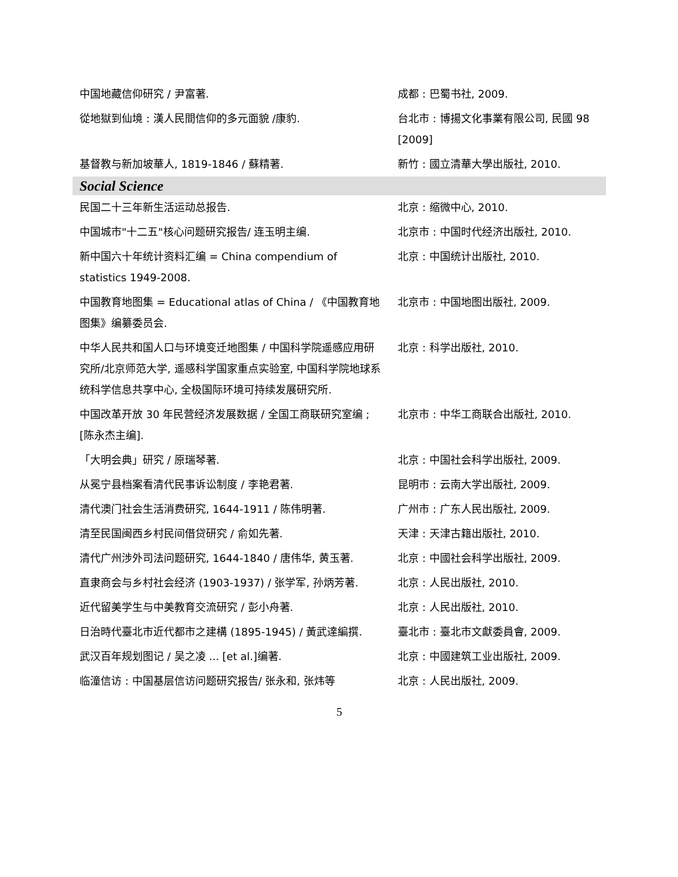| 中国地藏信仰研究 / 尹富著. | 成都 : 巴蜀书社, 2009. |
| 從地獄到仙境 : 漢人民間信仰的多元面貌 /康豹. | 台北市 : 博揚文化事業有限公司, 民國 98 [2009] |
| 基督教与新加坡華人, 1819-1846 / 蘇精著. | 新竹 : 國立清華大學出版社, 2010. |
| Social Science | |
| 民国二十三年新生活运动总报告. | 北京 : 缩微中心, 2010. |
| 中国城市"十二五"核心问题研究报告/ 连玉明主编. | 北京市 : 中国时代经济出版社, 2010. |
| 新中国六十年统计资料汇编 = China compendium of statistics 1949-2008. | 北京 : 中国统计出版社, 2010. |
| 中国教育地图集 = Educational atlas of China / 《中国教育地图集》编纂委员会. | 北京市 : 中国地图出版社, 2009. |
| 中华人民共和国人口与环境变迁地图集 / 中国科学院遥感应用研究所/北京师范大学, 遥感科学国家重点实验室, 中国科学院地球系统科学信息共享中心, 全极国际环境可持续发展研究所. | 北京 : 科学出版社, 2010. |
| 中国改革开放 30 年民营经济发展数据 / 全国工商联研究室编 ; [陈永杰主编]. | 北京市 : 中华工商联合出版社, 2010. |
| 「大明会典」研究 / 原瑞琴著. | 北京 : 中国社会科学出版社, 2009. |
| 从冕宁县档案看清代民事诉讼制度 / 李艳君著. | 昆明市 : 云南大学出版社, 2009. |
| 清代澳门社会生活消费研究, 1644-1911 / 陈伟明著. | 广州市 : 广东人民出版社, 2009. |
| 清至民国闽西乡村民间借贷研究 / 俞如先著. | 天津 : 天津古籍出版社, 2010. |
| 清代广州涉外司法问题研究, 1644-1840 / 唐伟华, 黄玉著. | 北京 : 中國社会科学出版社, 2009. |
| 直隶商会与乡村社会经济 (1903-1937) / 张学军, 孙炳芳著. | 北京 : 人民出版社, 2010. |
| 近代留美学生与中美教育交流研究 / 彭小舟著. | 北京 : 人民出版社, 2010. |
| 日治時代臺北市近代都市之建構 (1895-1945) / 黃武達編撰. | 臺北市 : 臺北市文獻委員會, 2009. |
| 武汉百年规划图记 / 吴之凌 ... [et al.]编著. | 北京 : 中國建筑工业出版社, 2009. |
| 临潼信访 : 中国基层信访问题研究报告/ 张永和, 张炜等 | 北京 : 人民出版社, 2009. |
5